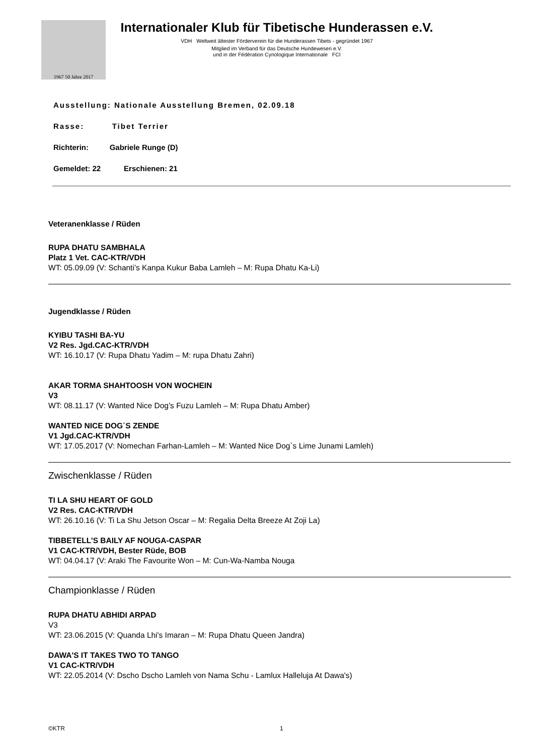1967 50 Jahre 2017
Internationaler Klub für Tibetische Hunderassen e.V.
VDH Weltweit ältester Förderverein für die Hunderassen Tibets - gegründet 1967
Mitglied im Verband für das Deutsche Hundewesen e.V.
und in der Fédération Cynologique Internationale FCI
Ausstellung: Nationale Ausstellung Bremen, 02.09.18
Rasse: Tibet Terrier
Richterin: Gabriele Runge (D)
Gemeldet: 22 Erschienen: 21
Veteranenklasse / Rüden
RUPA DHATU SAMBHALA
Platz 1 Vet. CAC-KTR/VDH
WT: 05.09.09 (V: Schanti’s Kanpa Kukur Baba Lamleh – M: Rupa Dhatu Ka-Li)
Jugendklasse / Rüden
KYIBU TASHI BA-YU
V2 Res. Jgd.CAC-KTR/VDH
WT: 16.10.17 (V: Rupa Dhatu Yadim – M: rupa Dhatu Zahri)
AKAR TORMA SHAHTOOSH VON WOCHEIN
V3
WT: 08.11.17 (V: Wanted Nice Dog’s Fuzu Lamleh – M: Rupa Dhatu Amber)
WANTED NICE DOG´S ZENDE
V1 Jgd.CAC-KTR/VDH
WT: 17.05.2017 (V: Nomechan Farhan-Lamleh – M: Wanted Nice Dog`s Lime Junami Lamleh)
Zwischenklasse / Rüden
TI LA SHU HEART OF GOLD
V2 Res. CAC-KTR/VDH
WT: 26.10.16 (V: Ti La Shu Jetson Oscar – M: Regalia Delta Breeze At Zoji La)
TIBBETELL’S BAILY AF NOUGA-CASPAR
V1 CAC-KTR/VDH, Bester Rüde, BOB
WT: 04.04.17 (V: Araki The Favourite Won – M: Cun-Wa-Namba Nouga
Championklasse / Rüden
RUPA DHATU ABHIDI ARPAD
V3
WT: 23.06.2015 (V: Quanda Lhi's Imaran – M: Rupa Dhatu Queen Jandra)
DAWA'S IT TAKES TWO TO TANGO
V1 CAC-KTR/VDH
WT: 22.05.2014 (V: Dscho Dscho Lamleh von Nama Schu - Lamlux Halleluja At Dawa's)
©KTR 1